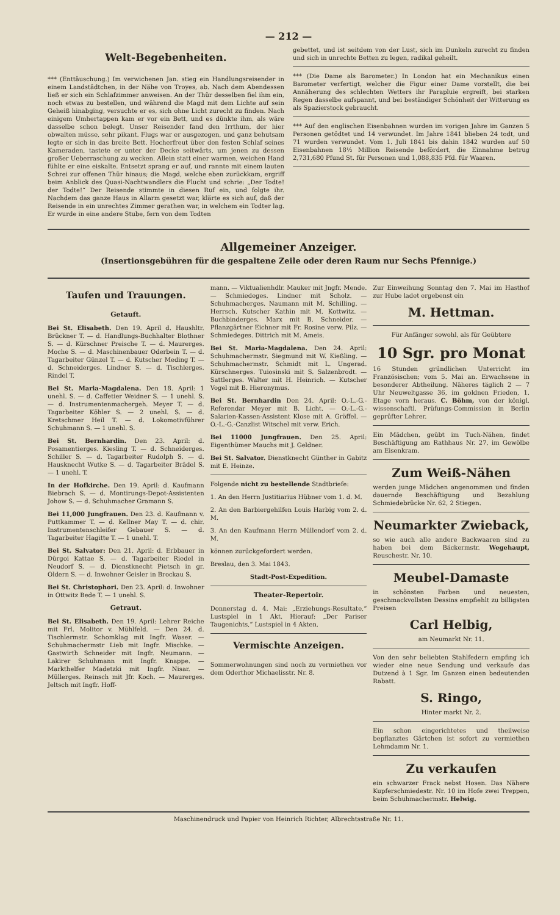— 212 —
Welt-Begebenheiten.
*** (Enttäuschung.) Im verwichenen Jan. stieg ein Handlungsreisender in einem Landstädtchen, in der Nähe von Troyes, ab. Nach dem Abendessen ließ er sich ein Schlafzimmer anweisen. An der Thür desselben fiel ihm ein, noch etwas zu bestellen, und während die Magd mit dem Lichte auf sein Geheiß hinabging, versuchte er es, sich ohne Licht zurecht zu finden. Nach einigem Umhertappen kam er vor ein Bett, und es dünkte ihm, als wäre dasselbe schon belegt. Unser Reisender fand den Irrthum, der hier obwalten müsse, sehr pikant. Flugs war er ausgezogen, und ganz behutsam legte er sich in das breite Bett. Hocherfreut über den festen Schlaf seines Kameraden, tastete er unter der Decke seitwärts, um jenen zu dessen großer Ueberraschung zu wecken. Allein statt einer warmen, weichen Hand fühlte er eine eiskalte. Entsetzt sprang er auf, und rannte mit einem lauten Schrei zur offenen Thür hinaus; die Magd, welche eben zurückkam, ergriff beim Anblick des Quasi-Nachtwandlers die Flucht und schrie: „Der Todte! der Todte!“ Der Reisende stimmte in diesen Ruf ein, und folgte ihr. Nachdem das ganze Haus in Allarm gesetzt war, klärte es sich auf, daß der Reisende in ein unrechtes Zimmer gerathen war, in welchem ein Todter lag. Er wurde in eine andere Stube, fern von dem Todten
gebettet, und ist seitdem von der Lust, sich im Dunkeln zurecht zu finden und sich in unrechte Betten zu legen, radikal geheilt.
*** (Die Dame als Barometer.) In London hat ein Mechanikus einen Barometer verfertigt, welcher die Figur einer Dame vorstellt, die bei Annäherung des schlechten Wetters ihr Parapluie ergreift, bei starken Regen dasselbe aufspannt, und bei beständiger Schönheit der Witterung es als Spazierstock gebraucht.
*** Auf den englischen Eisenbahnen wurden im vorigen Jahre im Ganzen 5 Personen getödtet und 14 verwundet. Im Jahre 1841 blieben 24 todt, und 71 wurden verwundet. Vom 1. Juli 1841 bis dahin 1842 wurden auf 50 Eisenbahnen 18½ Million Reisende befördert, die Einnahme betrug 2,731,680 Pfund St. für Personen und 1,088,835 Pfd. für Waaren.
Allgemeiner Anzeiger.
(Insertionsgebühren für die gespaltene Zeile oder deren Raum nur Sechs Pfennige.)
Taufen und Trauungen.
Getauft.
Bei St. Elisabeth. Den 19. April d. Haushltr. Brückner T. — d. Handlungs-Buchhalter Blothner S. — d. Kürschner Preische T. — d. Maurerges. Moche S. — d. Maschinenbauer Oderbein T. — d. Tagarbeiter Günzel T. — d. Kutscher Meding T. — d. Schneiderges. Lindner S. — d. Tischlerges. Rindel T.
Bei St. Maria-Magdalena. Den 18. April: 1 unehl. S. — d. Caffetier Weidner S. — 1 unehl. S. — d. Instrumentenmachergeh. Meyer T. — d. Tagarbeiter Köhler S. — 2 unehl. S. — d. Kretschmer Heil T. — d. Lokomotivführer Schuhmann S. — 1 unehl. S.
Bei St. Bernhardin. Den 23. April: d. Posamentierges. Kiesling T. — d. Schneiderges. Schiller S. — d. Tagarbeiter Rudolph S. — d. Hausknecht Wutke S. — d. Tagarbeiter Brädel S. — 1 unehl. T.
In der Hofkirche. Den 19. April: d. Kaufmann Biebrach S. — d. Montirungs-Depot-Assistenten Johow S. — d. Schuhmacher Gramann S.
Bei 11,000 Jungfrauen. Den 23. d. Kaufmann v. Puttkammer T. — d. Kellner May T. — d. chir. Instrumentenschleifer Gebauer S. — d. Tagarbeiter Hagitte T. — 1 unehl. T.
Bei St. Salvator: Den 21. April: d. Erbbauer in Dürgoi Kattae S. — d. Tagarbeiter Riedel in Neudorf S. — d. Dienstknecht Pietsch in gr. Oldern S. — d. Inwohner Geisler in Brockau S.
Bei St. Christophori. Den 23. April: d. Inwohner in Ottwitz Bede T. — 1 unehl. S.
Getraut.
Bei St. Elisabeth. Den 19. April: Lehrer Reiche mit Frl. Molitor v. Mühlfeld. — Den 24. d. Tischlermstr. Schomklag mit Ingfr. Waser. — Schuhmachermstr Lieb mit Ingfr. Mischke. — Gastwirth Schneider mit Ingfr. Neumann. — Lakirer Schuhmann mit Ingfr. Knappe. — Markthelfer Madetzki mit Ingfr. Nisar. — Müllerges. Reinsch mit Jfr. Koch. — Maurerges. Jeltsch mit Ingfr. Hoff-
mann. — Viktualienhdlr. Mauker mit Jngfr. Mende. — Schmiedeges. Lindner mit Scholz. — Schuhmacherges. Naumann mit M. Schilling. — Herrsch. Kutscher Kathin mit M. Kottwitz. — Buchbinderges. Marx mit B. Schneider. — Pflanzgärtner Eichner mit Fr. Rosine verw. Pilz. — Schmiedeges. Dittrich mit M. Ameis.
Bei St. Maria-Magdalena. Den 24. April: Schuhmachermstr. Siegmund mit W. Kießling. — Schuhmachermstr. Schmidt mit L. Ungerad. Kürschnerges. Tuiosinski mit S. Salzenbrodt. — Sattlerges. Walter mit H. Heinrich. — Kutscher Vogel mit B. Hieronymus.
Bei St. Bernhardin Den 24. April: O.-L.-G.-Referendar Meyer mit B. Licht. — O.-L.-G.-Salarien-Kassen-Assistent Klose mit A. Gröffel. — O.-L.-G.-Canzlist Witschel mit verw. Erich.
Bei 11000 Jungfrauen. Den 25. April: Eigenthümer Mauchs mit J. Geldner.
Bei St. Salvator. Dienstknecht Günther in Gabitz mit E. Heinze.
Folgende nicht zu bestellende Stadtbriefe:
1. An den Herrn Justitiarius Hübner vom 1. d. M.
2. An den Barbiergehilfen Louis Harbig vom 2. d. M.
3. An den Kaufmann Herrn Müllendorf vom 2. d. M.
können zurückgefordert werden.
Breslau, den 3. Mai 1843.
Stadt-Post-Expedition.
Theater-Repertoir.
Donnerstag d. 4. Mai: „Erziehungs-Resultate,“ Lustspiel in 1 Akt. Hierauf: „Der Pariser Taugenichts,“ Lustspiel in 4 Akten.
Vermischte Anzeigen.
Sommerwohnungen sind noch zu vermiethen vor dem Oderthor Michaelisstr. Nr. 8.
Zur Einweihung Sonntag den 7. Mai im Hasthof zur Hube ladet ergebenst ein
M. Hettman.
Für Anfänger sowohl, als für Geübtere
10 Sgr. pro Monat
16 Stunden gründlichen Unterricht im Französischen; vom 5. Mai an. Erwachsene in besonderer Abtheilung. Näheres täglich 2 — 7 Uhr Neuweltgasse 36, im goldnen Frieden, 1. Etage vorn heraus. C. Böhm, von der königl. wissenschaftl. Prüfungs-Commission in Berlin geprüfter Lehrer.
Ein Mädchen, geübt im Tuch-Nähen, findet Beschäftigung am Rathhaus Nr. 27, im Gewölbe am Eisenkram.
Zum Weiß-Nähen
werden junge Mädchen angenommen und finden dauernde Beschäftigung und Bezahlung Schmiedebrücke Nr. 62, 2 Stiegen.
Neumarkter Zwieback,
so wie auch alle andere Backwaaren sind zu haben bei dem Bäckermstr. Wegehaupt, Reuschestr. Nr. 10.
Meubel-Damaste
in schönsten Farben und neuesten, geschmackvollsten Dessins empfiehlt zu billigsten Preisen
Carl Helbig,
am Neumarkt Nr. 11.
Von den sehr beliebten Stahlfedern empfing ich wieder eine neue Sendung und verkaufe das Dutzend à 1 Sgr. Im Ganzen einen bedeutenden Rabatt.
S. Ringo,
Hinter markt Nr. 2.
Ein schon eingerichtetes und theilweise bepflanztes Gärtchen ist sofort zu vermiethen Lehmdamm Nr. 1.
Zu verkaufen
ein schwarzer Frack nebst Hosen. Das Nähere Kupferschmiedestr. Nr. 10 im Hofe zwei Treppen, beim Schuhmachermstr. Helwig.
Maschinendruck und Papier von Heinrich Richter, Albrechtsstraße Nr. 11.